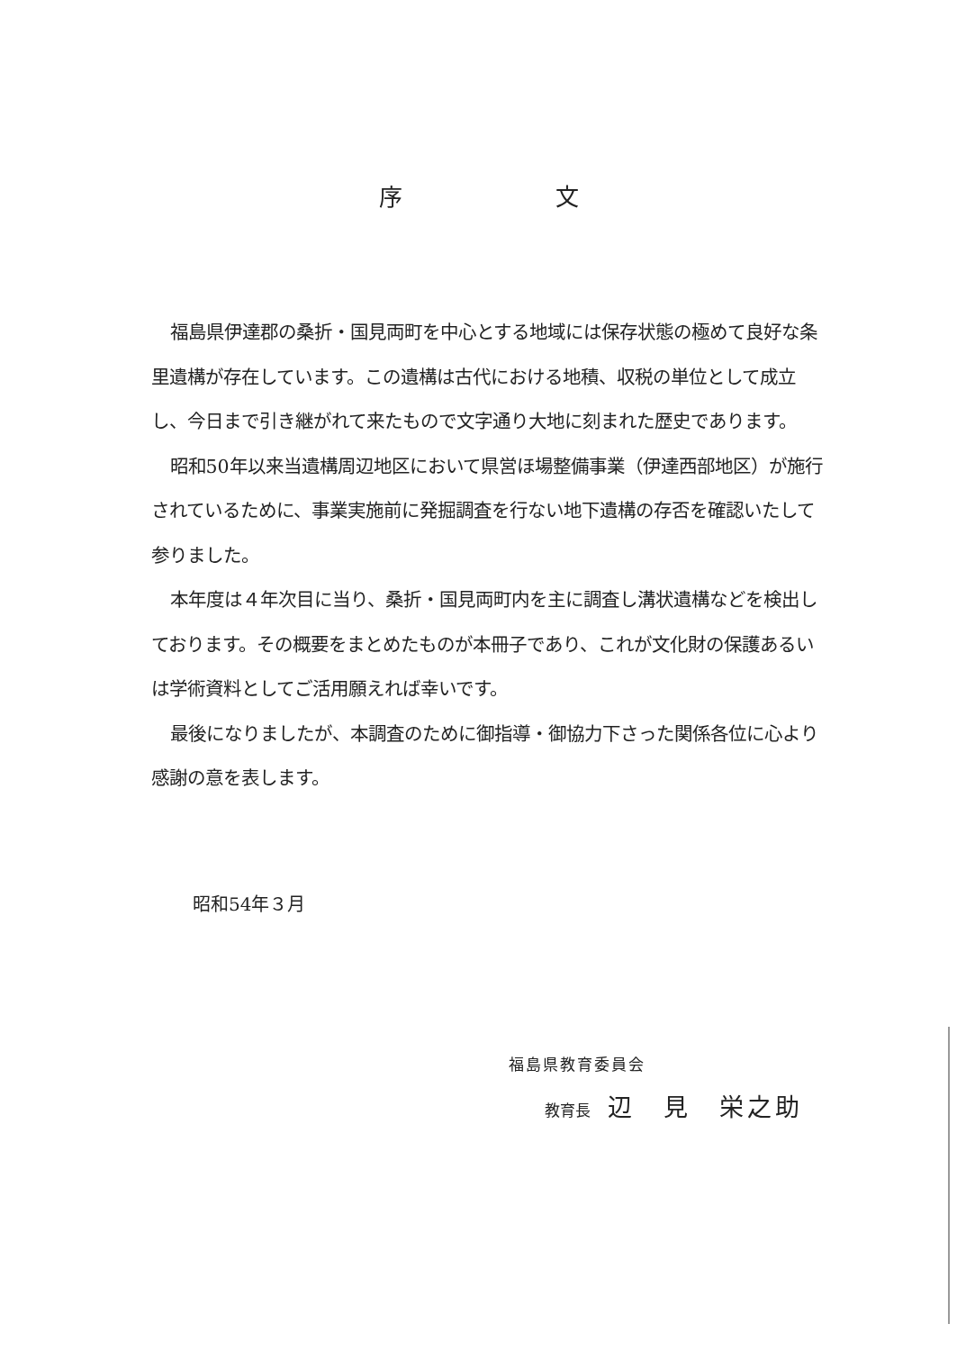序文
福島県伊達郡の桑折・国見両町を中心とする地域には保存状態の極めて良好な条里遺構が存在しています。この遺構は古代における地積、収税の単位として成立し、今日まで引き継がれて来たもので文字通り大地に刻まれた歴史であります。
昭和50年以来当遺構周辺地区において県営ほ場整備事業（伊達西部地区）が施行されているために、事業実施前に発掘調査を行ない地下遺構の存否を確認いたして参りました。
本年度は４年次目に当り、桑折・国見両町内を主に調査し溝状遺構などを検出しております。その概要をまとめたものが本冊子であり、これが文化財の保護あるいは学術資料としてご活用願えれば幸いです。
最後になりましたが、本調査のために御指導・御協力下さった関係各位に心より感謝の意を表します。
昭和54年３月
福島県教育委員会
教育長 辺　見　栄之助